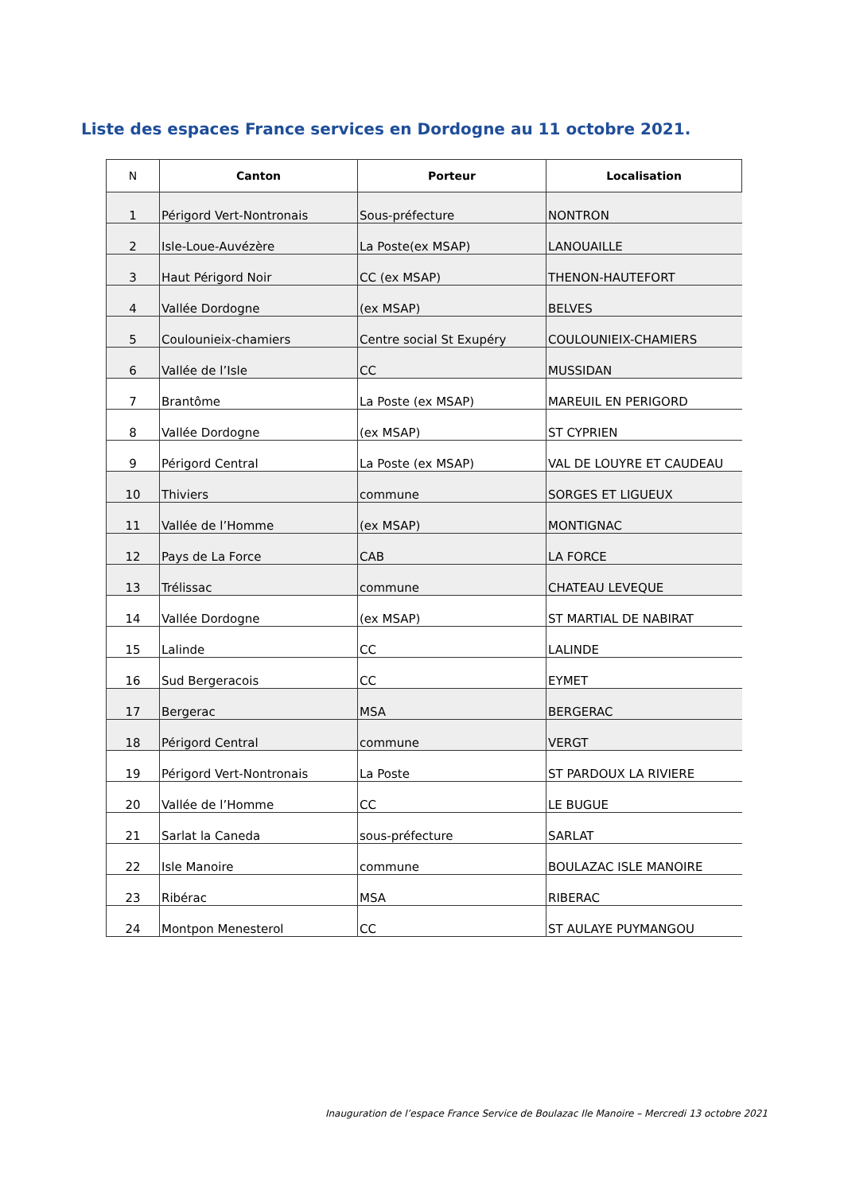Liste des espaces France services en Dordogne au 11 octobre 2021.
| N | Canton | Porteur | Localisation |
| --- | --- | --- | --- |
| 1 | Périgord Vert-Nontronais | Sous-préfecture | NONTRON |
| 2 | Isle-Loue-Auvézère | La Poste(ex MSAP) | LANOUAILLE |
| 3 | Haut Périgord Noir | CC (ex MSAP) | THENON-HAUTEFORT |
| 4 | Vallée Dordogne | (ex MSAP) | BELVES |
| 5 | Coulounieix-chamiers | Centre social St Exupéry | COULOUNIEIX-CHAMIERS |
| 6 | Vallée de l’Isle | CC | MUSSIDAN |
| 7 | Brantôme | La Poste (ex MSAP) | MAREUIL EN PERIGORD |
| 8 | Vallée Dordogne | (ex MSAP) | ST CYPRIEN |
| 9 | Périgord Central | La Poste (ex MSAP) | VAL DE LOUYRE ET CAUDEAU |
| 10 | Thiviers | commune | SORGES ET LIGUEUX |
| 11 | Vallée de l’Homme | (ex MSAP) | MONTIGNAC |
| 12 | Pays de La Force | CAB | LA FORCE |
| 13 | Trélissac | commune | CHATEAU LEVEQUE |
| 14 | Vallée Dordogne | (ex MSAP) | ST MARTIAL DE NABIRAT |
| 15 | Lalinde | CC | LALINDE |
| 16 | Sud Bergeracois | CC | EYMET |
| 17 | Bergerac | MSA | BERGERAC |
| 18 | Périgord Central | commune | VERGT |
| 19 | Périgord Vert-Nontronais | La Poste | ST PARDOUX LA RIVIERE |
| 20 | Vallée de l’Homme | CC | LE BUGUE |
| 21 | Sarlat la Caneda | sous-préfecture | SARLAT |
| 22 | Isle Manoire | commune | BOULAZAC ISLE MANOIRE |
| 23 | Ribérac | MSA | RIBERAC |
| 24 | Montpon Menesterol | CC | ST AULAYE PUYMANGOU |
Inauguration de l’espace France Service de Boulazac Ile Manoire – Mercredi 13 octobre 2021